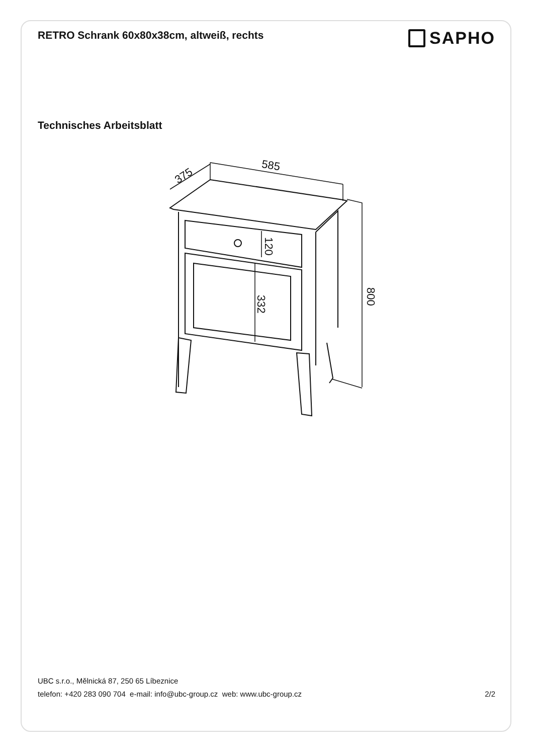RETRO Schrank 60x80x38cm, altweiß, rechts
SAPHO
Technisches Arbeitsblatt
585
375
800
120
332
UBC s.r.o., Mělnická 87, 250 65 Líbeznice
telefon: +420 283 090 704 e-mail: info@ubc-group.cz web: www.ubc-group.cz 2/2